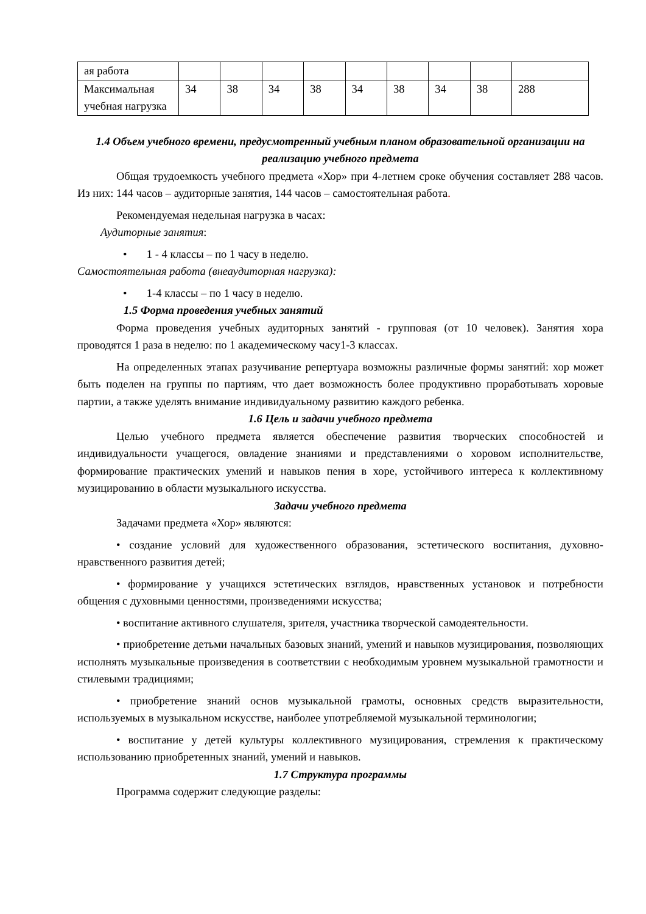| ая работа | | | | | | | | | |
| Максимальная учебная нагрузка | 34 | 38 | 34 | 38 | 34 | 38 | 34 | 38 | 288 |
1.4 Объем учебного времени, предусмотренный учебным планом образовательной организации на реализацию учебного предмета
Общая трудоемкость учебного предмета «Хор» при 4-летнем сроке обучения составляет 288 часов. Из них: 144 часов – аудиторные занятия, 144 часов – самостоятельная работа.
Рекомендуемая недельная нагрузка в часах:
Аудиторные занятия:
• 1 - 4 классы – по 1 часу в неделю.
Самостоятельная работа (внеаудиторная нагрузка):
• 1-4 классы – по 1 часу в неделю.
1.5 Форма проведения учебных занятий
Форма проведения учебных аудиторных занятий - групповая (от 10 человек). Занятия хора проводятся 1 раза в неделю: по 1 академическому часу1-3 классах.
На определенных этапах разучивание репертуара возможны различные формы занятий: хор может быть поделен на группы по партиям, что дает возможность более продуктивно проработывать хоровые партии, а также уделять внимание индивидуальному развитию каждого ребенка.
1.6 Цель и задачи учебного предмета
Целью учебного предмета является обеспечение развития творческих способностей и индивидуальности учащегося, овладение знаниями и представлениями о хоровом исполнительстве, формирование практических умений и навыков пения в хоре, устойчивого интереса к коллективному музицированию в области музыкального искусства.
Задачи учебного предмета
Задачами предмета «Хор» являются:
• создание условий для художественного образования, эстетического воспитания, духовно-нравственного развития детей;
• формирование у учащихся эстетических взглядов, нравственных установок и потребности общения с духовными ценностями, произведениями искусства;
• воспитание активного слушателя, зрителя, участника творческой самодеятельности.
• приобретение детьми начальных базовых знаний, умений и навыков музицирования, позволяющих исполнять музыкальные произведения в соответствии с необходимым уровнем музыкальной грамотности и стилевыми традициями;
• приобретение знаний основ музыкальной грамоты, основных средств выразительности, используемых в музыкальном искусстве, наиболее употребляемой музыкальной терминологии;
• воспитание у детей культуры коллективного музицирования, стремления к практическому использованию приобретенных знаний, умений и навыков.
1.7 Структура программы
Программа содержит следующие разделы: